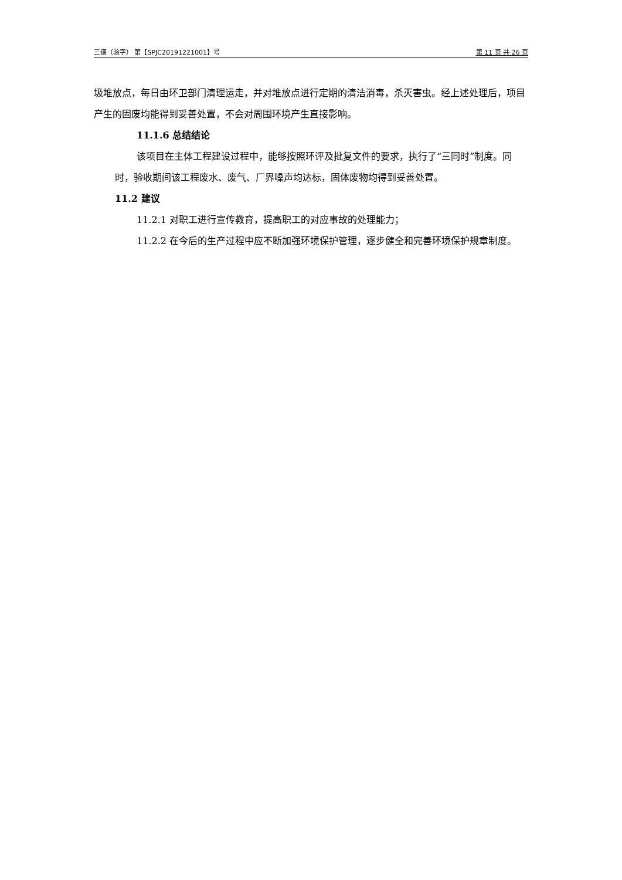三谱（验字） 第【SPJC20191221001】号 第 11 页 共 26 页
圾堆放点，每日由环卫部门清理运走，并对堆放点进行定期的清洁消毒，杀灭害虫。经上述处理后，项目产生的固废均能得到妥善处置，不会对周围环境产生直接影响。
11.1.6 总结结论
该项目在主体工程建设过程中，能够按照环评及批复文件的要求，执行了“三同时”制度。同时，验收期间该工程废水、废气、厂界噪声均达标，固体废物均得到妥善处置。
11.2 建议
11.2.1 对职工进行宣传教育，提高职工的对应事故的处理能力；
11.2.2 在今后的生产过程中应不断加强环境保护管理，逐步健全和完善环境保护规章制度。